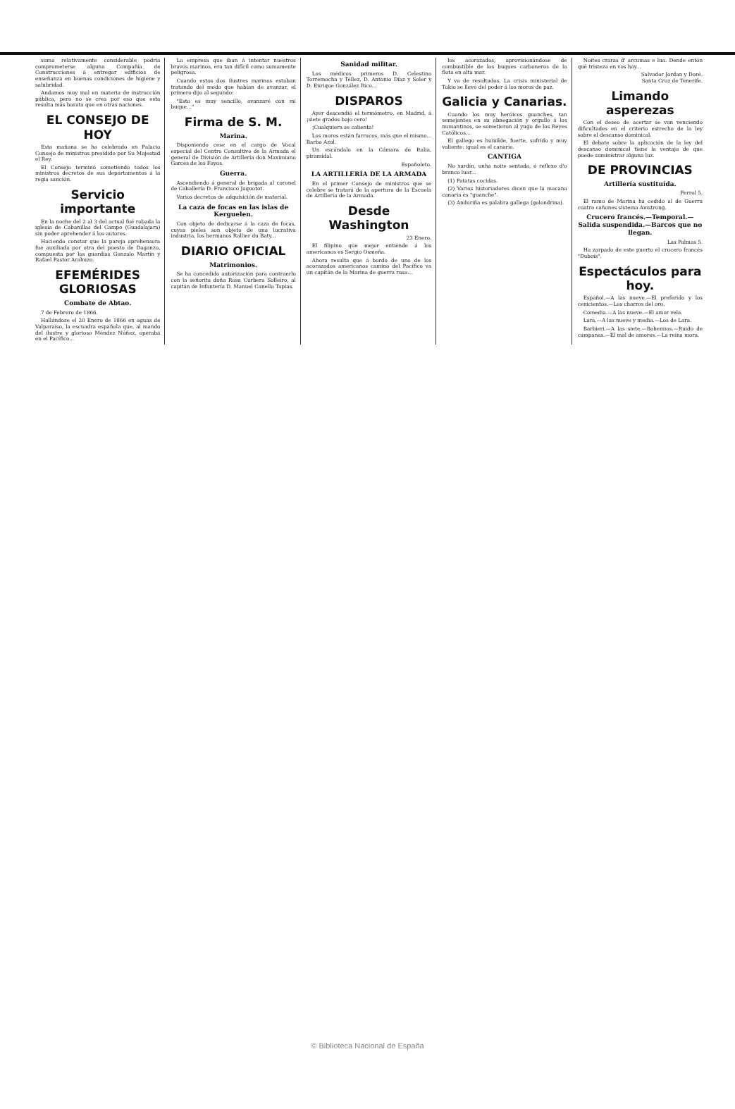suma relativamente considerable podría comprometerse alguna Compañía de Construcciones á entregar edificios de enseñanza en buenas condiciones de higiene y salubridad.
Andamos muy mal en materia de instrucción pública, pero no se crea por eso que esta resulta más barata que en otras naciones.
EL CONSEJO DE HOY
Esta mañana se ha celebrado en Palacio Consejo de ministros presidido por Su Majestad el Rey.
El Consejo terminó sometiendo todos los ministros decretos de sus departamentos á la regia sanción.
Servicio importante
En la noche del 2 al 3 del actual fué robada la iglesia de Cabanillas del Campo (Guadalajara) sin poder aprehender á los autores.
Haciendo constar que la pareja aprehensora fué auxiliada por otra del puesto de Daganzo, compuesta por los guardias Gonzalo Martín y Rafael Pastor Arahuzo.
EFEMÉRIDES GLORIOSAS
Combate de Abtao.
7 de Febrero de 1866.
Hallándose el 20 Enero de 1866 en aguas de Valparaíso, la escuadra española que, al mando del ilustre y glorioso Méndez Núñez, operaba en el Pacífico...
La empresa que iban á intentar nuestros bravos marinos, era tan difícil como sumamente peligrosa.
Cuando estos dos ilustres marinos estaban tratando del modo que habían de avanzar, el primero dijo al segundo:
"Esto es muy sencillo, avanzaré con mi buque..."
Firma de S. M.
Marina.
Disponiendo cese en el cargo de Vocal especial del Centro Consultivo de la Armada el general de División de Artillería don Maximiano Garcés de los Foyos.
Guerra.
Ascendiendo á general de brigada al coronel de Caballería D. Francisco Jaquotot.
Varios decretos de adquisición de material.
La caza de focas en las islas de Kerguelen.
Con objeto de dedicarse á la caza de focas, cuyas pieles son objeto de una lucrativa industria, los hermanos Rallier du Baty...
DIARIO OFICIAL
Matrimonios.
Se ha concedido autorización para contraerlo con la señorita doña Rosa Curbera Solleiro, al capitán de Infantería D. Manuel Canella Tapias.
Sanidad militar.
Los médicos primeros D. Celestino Torremocha y Téllez, D. Antonio Díaz y Soler y D. Enrique González Rico...
DISPAROS
Ayer descendió el termómetro, en Madrid, á ¡siete grados bajo cero!
¡Cualquiera se calienta!
Los moros están farrucos, más que el mismo... Barba Azul.
Un escándalo en la Cámara de Italia, piramidal.
Españoleto.
LA ARTILLERÍA DE LA ARMADA
En el primer Consejo de ministros que se celebre se tratará de la apertura de la Escuela de Artillería de la Armada.
Desde Washington
23 Enero.
El filipino que mejor entiende á los americanos es Sergio Osmeña.
Ahora resulta que á bordo de uno de los acorazados americanos camino del Pacífico va un capitán de la Marina de guerra rusa...
los acorazados, aprovisionándose de combustible de los buques carboneros de la flota en alta mar.
Y va de resultados. La crisis ministerial de Tokio se llevó del poder á los moros de paz.
Galicia y Canarias.
Cuando los muy heróicos guanches, tan semejantes en su abnegación y orgullo á los numantinos, se sometieron al yugo de los Reyes Católicos...
El gallego es humilde, fuerte, sufrido y muy valiente: igual es el canario.
CANTIGA
No xardín, unha noite sentada, ó reflexo d'o branco luar...
(1) Patatas cocidas.
(2) Varios historiadores dicen que la macana canaria es "guanche".
(3) Anduriña es palabra gallega (golondrina).
Noites craras d' arcumas e lua. Dende entón qué tristeza en vos hay...
Salvador Jordan y Doré.
Santa Cruz de Tenerife.
Limando asperezas
Con el deseo de acertar se van venciendo dificultades en el criterio estrecho de la ley sobre el descanso dominical.
El debate sobre la aplicación de la ley del descanso dominical tiene la ventaja de que puede suministrar alguna luz.
DE PROVINCIAS
Artillería sustituída.
Ferrol 5.
El ramo de Marina ha cedido al de Guerra cuatro cañones sistema Amstrong.
Crucero francés.—Temporal.—Salida suspendida.—Barcos que no llegan.
Las Palmas 5.
Ha zarpado de este puerto el crucero francés "Dubois".
Espectáculos para hoy.
Español.—A las nueve.—El preferido y los cenicientos.—Los chorros del oro.
Comedia.—A las nueve.—El amor vela.
Lara.—A las nueve y media.—Los de Lara.
Barbieri.—A las siete.—Bohemios.—Ruido de campanas.—El mal de amores.—La reina mora.
© Biblioteca Nacional de España